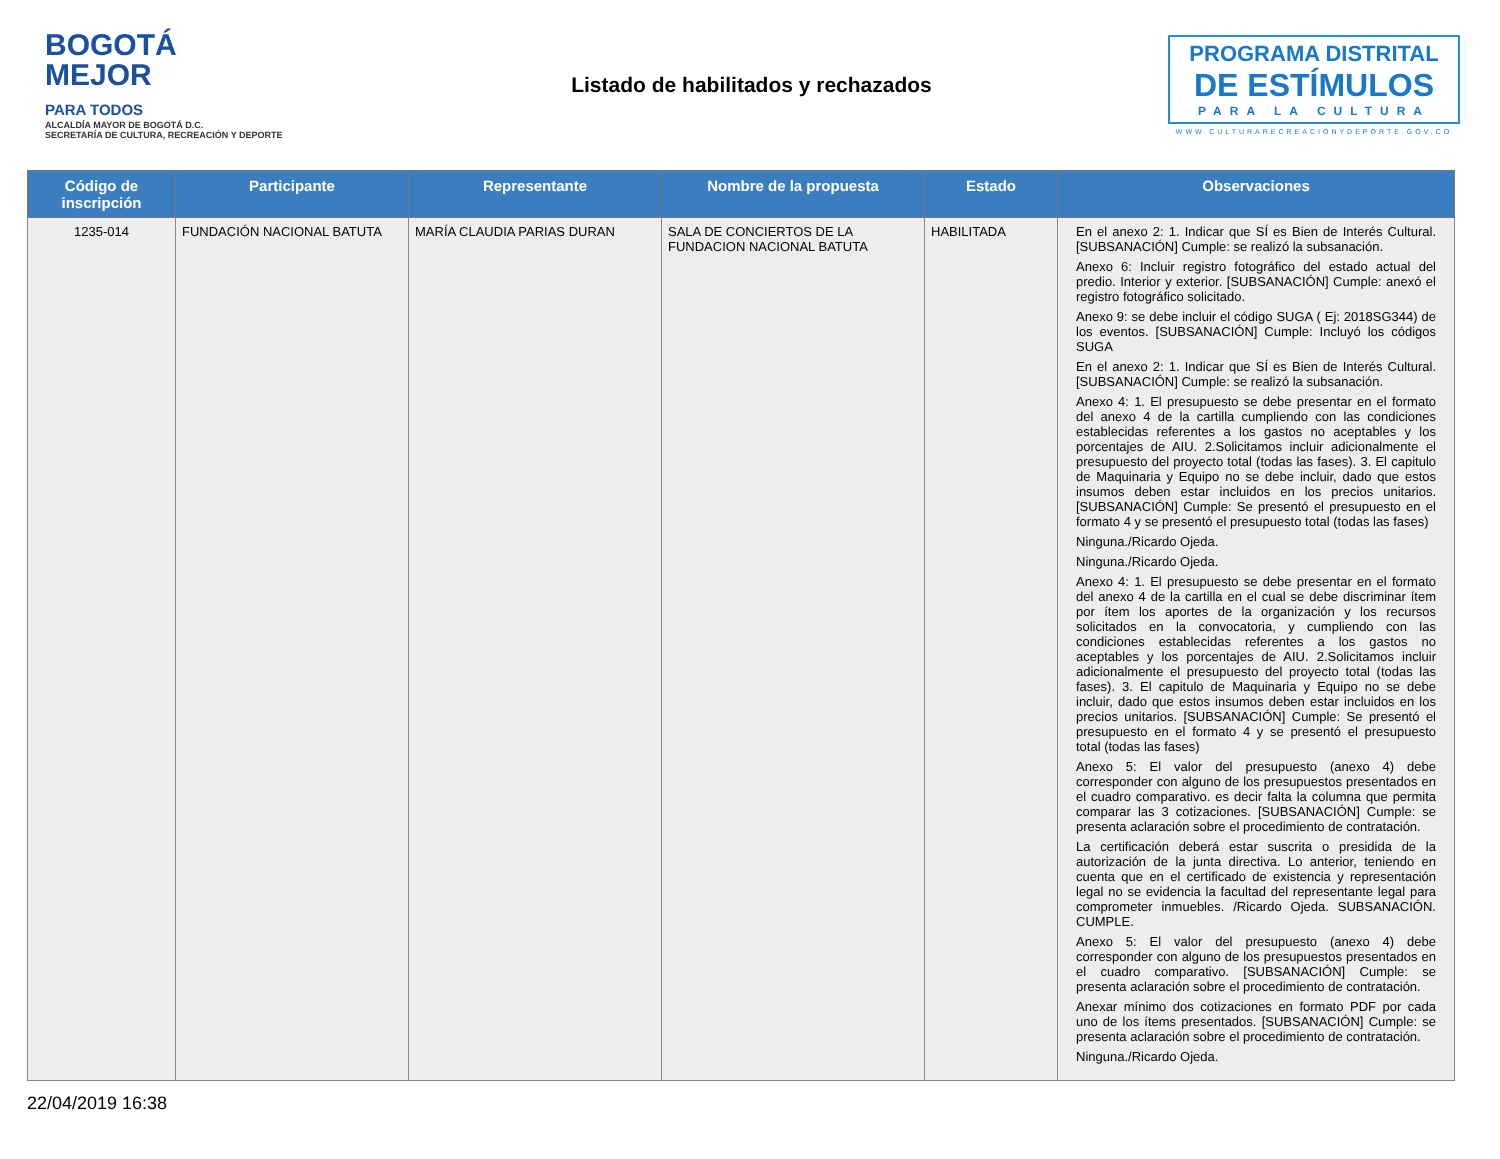BOGOTÁ
MEJOR
PARA TODOS
ALCALDÍA MAYOR DE BOGOTÁ D.C.
SECRETARÍA DE CULTURA, RECREACIÓN Y DEPORTE
Listado de habilitados y rechazados
PROGRAMA DISTRITAL
DE ESTÍMULOS
PARA LA CULTURA
WWW.CULTURARECREACIONYDEPORTE.GOV.CO
| Código de inscripción | Participante | Representante | Nombre de la propuesta | Estado | Observaciones |
| --- | --- | --- | --- | --- | --- |
| 1235-014 | FUNDACIÓN NACIONAL BATUTA | MARÍA CLAUDIA PARIAS DURAN | SALA DE CONCIERTOS DE LA FUNDACION NACIONAL BATUTA | HABILITADA | En el anexo 2: 1. Indicar que SÍ es Bien de Interés Cultural. [SUBSANACIÓN] Cumple: se realizó la subsanación. Anexo 6: Incluir registro fotográfico del estado actual del predio. Interior y exterior. [SUBSANACIÓN] Cumple: anexó el registro fotográfico solicitado. Anexo 9: se debe incluir el código SUGA ( Ej: 2018SG344) de los eventos. [SUBSANACIÓN] Cumple: Incluyó los códigos SUGA En el anexo 2: 1. Indicar que SÍ es Bien de Interés Cultural. [SUBSANACIÓN] Cumple: se realizó la subsanación. Anexo 4: 1. El presupuesto se debe presentar en el formato del anexo 4 de la cartilla cumpliendo con las condiciones establecidas referentes a los gastos no aceptables y los porcentajes de AIU. 2.Solicitamos incluir adicionalmente el presupuesto del proyecto total (todas las fases). 3. El capitulo de Maquinaria y Equipo no se debe incluir, dado que estos insumos deben estar incluidos en los precios unitarios. [SUBSANACIÓN] Cumple: Se presentó el presupuesto en el formato 4 y se presentó el presupuesto total (todas las fases) Ninguna./Ricardo Ojeda. Ninguna./Ricardo Ojeda. Anexo 4: 1. El presupuesto se debe presentar en el formato del anexo 4 de la cartilla en el cual se debe discriminar ítem por ítem los aportes de la organización y los recursos solicitados en la convocatoria, y cumpliendo con las condiciones establecidas referentes a los gastos no aceptables y los porcentajes de AIU. 2.Solicitamos incluir adicionalmente el presupuesto del proyecto total (todas las fases). 3. El capitulo de Maquinaria y Equipo no se debe incluir, dado que estos insumos deben estar incluidos en los precios unitarios. [SUBSANACIÓN] Cumple: Se presentó el presupuesto en el formato 4 y se presentó el presupuesto total (todas las fases) Anexo 5: El valor del presupuesto (anexo 4) debe corresponder con alguno de los presupuestos presentados en el cuadro comparativo. es decir falta la columna que permita comparar las 3 cotizaciones. [SUBSANACIÓN] Cumple: se presenta aclaración sobre el procedimiento de contratación. La certificación deberá estar suscrita o presidida de la autorización de la junta directiva. Lo anterior, teniendo en cuenta que en el certificado de existencia y representación legal no se evidencia la facultad del representante legal para comprometer inmuebles. /Ricardo Ojeda. SUBSANACIÓN. CUMPLE. Anexo 5: El valor del presupuesto (anexo 4) debe corresponder con alguno de los presupuestos presentados en el cuadro comparativo. [SUBSANACIÓN] Cumple: se presenta aclaración sobre el procedimiento de contratación. Anexar mínimo dos cotizaciones en formato PDF por cada uno de los ítems presentados. [SUBSANACIÓN] Cumple: se presenta aclaración sobre el procedimiento de contratación. Ninguna./Ricardo Ojeda. |
22/04/2019 16:38